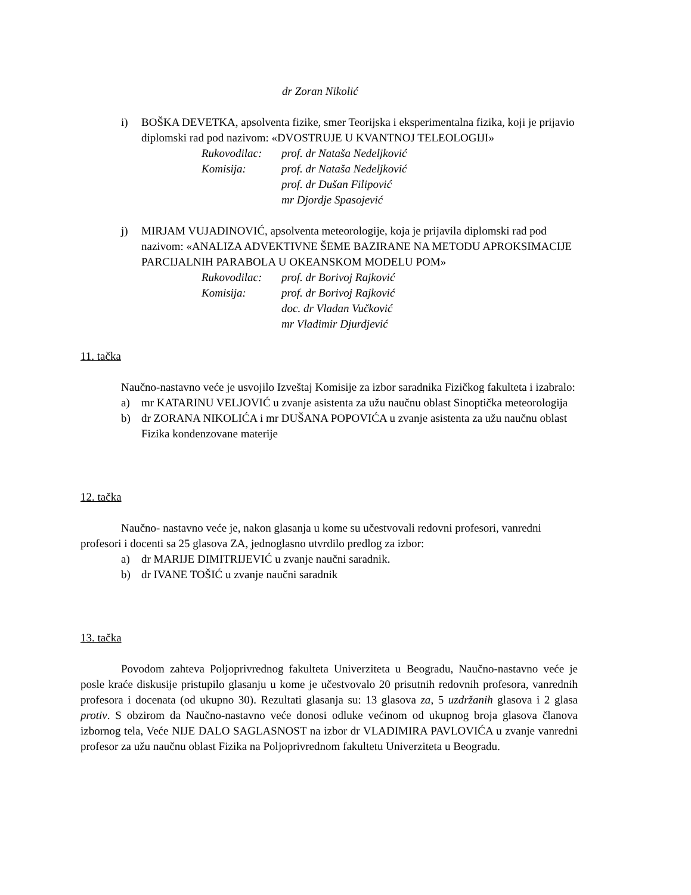dr Zoran Nikolić
i) BOŠKA DEVETKA, apsolventa fizike, smer Teorijska i eksperimentalna fizika, koji je prijavio diplomski rad pod nazivom: «DVOSTRUJE U KVANTNOJ TELEOLOGIJI»
Rukovodilac: prof. dr Nataša Nedeljković
Komisija: prof. dr Nataša Nedeljković
prof. dr Dušan Filipović
mr Djordje Spasojević
j) MIRJAM VUJADINOVIĆ, apsolventa meteorologije, koja je prijavila diplomski rad pod nazivom: «ANALIZA ADVEKTIVNE ŠEME BAZIRANE NA METODU APROKSIMACIJE PARCIJALNIH PARABOLA U OKEANSKOM MODELU POM»
Rukovodilac: prof. dr Borivoj Rajković
Komisija: prof. dr Borivoj Rajković
doc. dr Vladan Vučković
mr Vladimir Djurdjević
11. tačka
Naučno-nastavno veće je usvojilo Izveštaj Komisije za izbor saradnika Fizičkog fakulteta i izabralo:
a) mr KATARINU VELJOVIĆ u zvanje asistenta za užu naučnu oblast Sinoptička meteorologija
b) dr ZORANA NIKOLIĆA i mr DUŠANA POPOVIĆA u zvanje asistenta za užu naučnu oblast Fizika kondenzovane materije
12. tačka
Naučno- nastavno veće je, nakon glasanja u kome su učestvovali redovni profesori, vanredni profesori i docenti sa 25 glasova ZA, jednoglasno utvrdilo predlog za izbor:
a) dr MARIJE DIMITRIJEVIĆ u zvanje naučni saradnik.
b) dr IVANE TOŠIĆ u zvanje naučni saradnik
13. tačka
Povodom zahteva Poljoprivrednog fakulteta Univerziteta u Beogradu, Naučno-nastavno veće je posle kraće diskusije pristupilo glasanju u kome je učestvovalo 20 prisutnih redovnih profesora, vanrednih profesora i docenata (od ukupno 30). Rezultati glasanja su: 13 glasova za, 5 uzdržanih glasova i 2 glasa protiv. S obzirom da Naučno-nastavno veće donosi odluke većinom od ukupnog broja glasova članova izbornog tela, Veće NIJE DALO SAGLASNOST na izbor dr VLADIMIRA PAVLOVIĆA u zvanje vanredni profesor za užu naučnu oblast Fizika na Poljoprivrednom fakultetu Univerziteta u Beogradu.